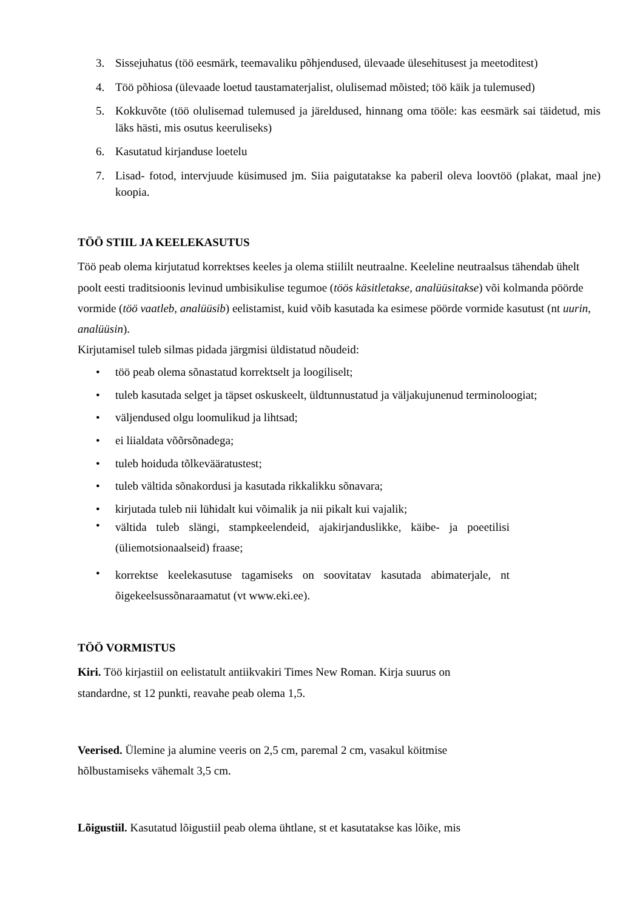3. Sissejuhatus (töö eesmärk, teemavaliku põhjendused, ülevaade ülesehitusest ja meetoditest)
4. Töö põhiosa (ülevaade loetud taustamaterjalist, olulisemad mõisted; töö käik ja tulemused)
5. Kokkuvõte (töö olulisemad tulemused ja järeldused, hinnang oma tööle: kas eesmärk sai täidetud, mis läks hästi, mis osutus keeruliseks)
6. Kasutatud kirjanduse loetelu
7. Lisad- fotod, intervjuude küsimused jm. Siia paigutatakse ka paberil oleva loovtöö (plakat, maal jne) koopia.
TÖÖ STIIL JA KEELEKASUTUS
Töö peab olema kirjutatud korrektses keeles ja olema stiililt neutraalne. Keeleline neutraalsus tähendab ühelt poolt eesti traditsioonis levinud umbisikulise tegumoe (töös käsitletakse, analüüsitakse) või kolmanda pöörde vormide (töö vaatleb, analüüsib) eelistamist, kuid võib kasutada ka esimese pöörde vormide kasutust (nt uurin, analüüsin).
Kirjutamisel tuleb silmas pidada järgmisi üldistatud nõudeid:
• töö peab olema sõnastatud korrektselt ja loogiliselt;
• tuleb kasutada selget ja täpset oskuskeelt, üldtunnustatud ja väljakujunenud terminoloogiat;
• väljendused olgu loomulikud ja lihtsad;
• ei liialdata võõrsõnadega;
• tuleb hoiduda tõlkevääratustest;
• tuleb vältida sõnakordusi ja kasutada rikkalikku sõnavara;
• kirjutada tuleb nii lühidalt kui võimalik ja nii pikalt kui vajalik;
• vältida tuleb slängi, stampkeelendeid, ajakirjanduslikke, käibe- ja poeetilisi (üliemotsionaalseid) fraase;
• korrektse keelekasutuse tagamiseks on soovitatav kasutada abimaterjale, nt õigekeelsussõnaraamatut (vt www.eki.ee).
TÖÖ VORMISTUS
Kiri. Töö kirjastiil on eelistatult antiikvakiri Times New Roman. Kirja suurus on
standardne, st 12 punkti, reavahe peab olema 1,5.
Veerised. Ülemine ja alumine veeris on 2,5 cm, paremal 2 cm, vasakul köitmise
hõlbustamiseks vähemalt 3,5 cm.
Lõigustiil. Kasutatud lõigustiil peab olema ühtlane, st et kasutatakse kas lõike, mis